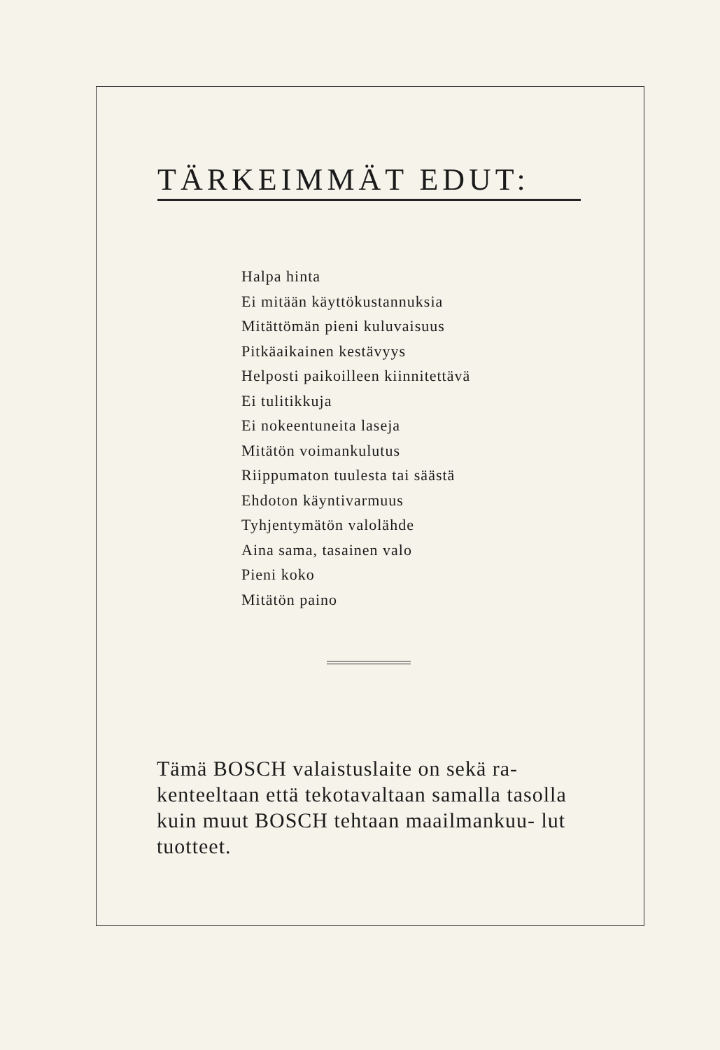TÄRKEIMMÄT EDUT:
Halpa hinta
Ei mitään käyttökustannuksia
Mitättömän pieni kuluvaisuus
Pitkäaikainen kestävyys
Helposti paikoilleen kiinnitettävä
Ei tulitikkuja
Ei nokeentuneita laseja
Mitätön voimankulutus
Riippumaton tuulesta tai säästä
Ehdoton käyntivarmuus
Tyhjentymätön valolähde
Aina sama, tasainen valo
Pieni koko
Mitätön paino
Tämä BOSCH valaistuslaite on sekä ra- kenteeltaan että tekotavaltaan samalla tasolla kuin muut BOSCH tehtaan maailmankuu- lut tuotteet.